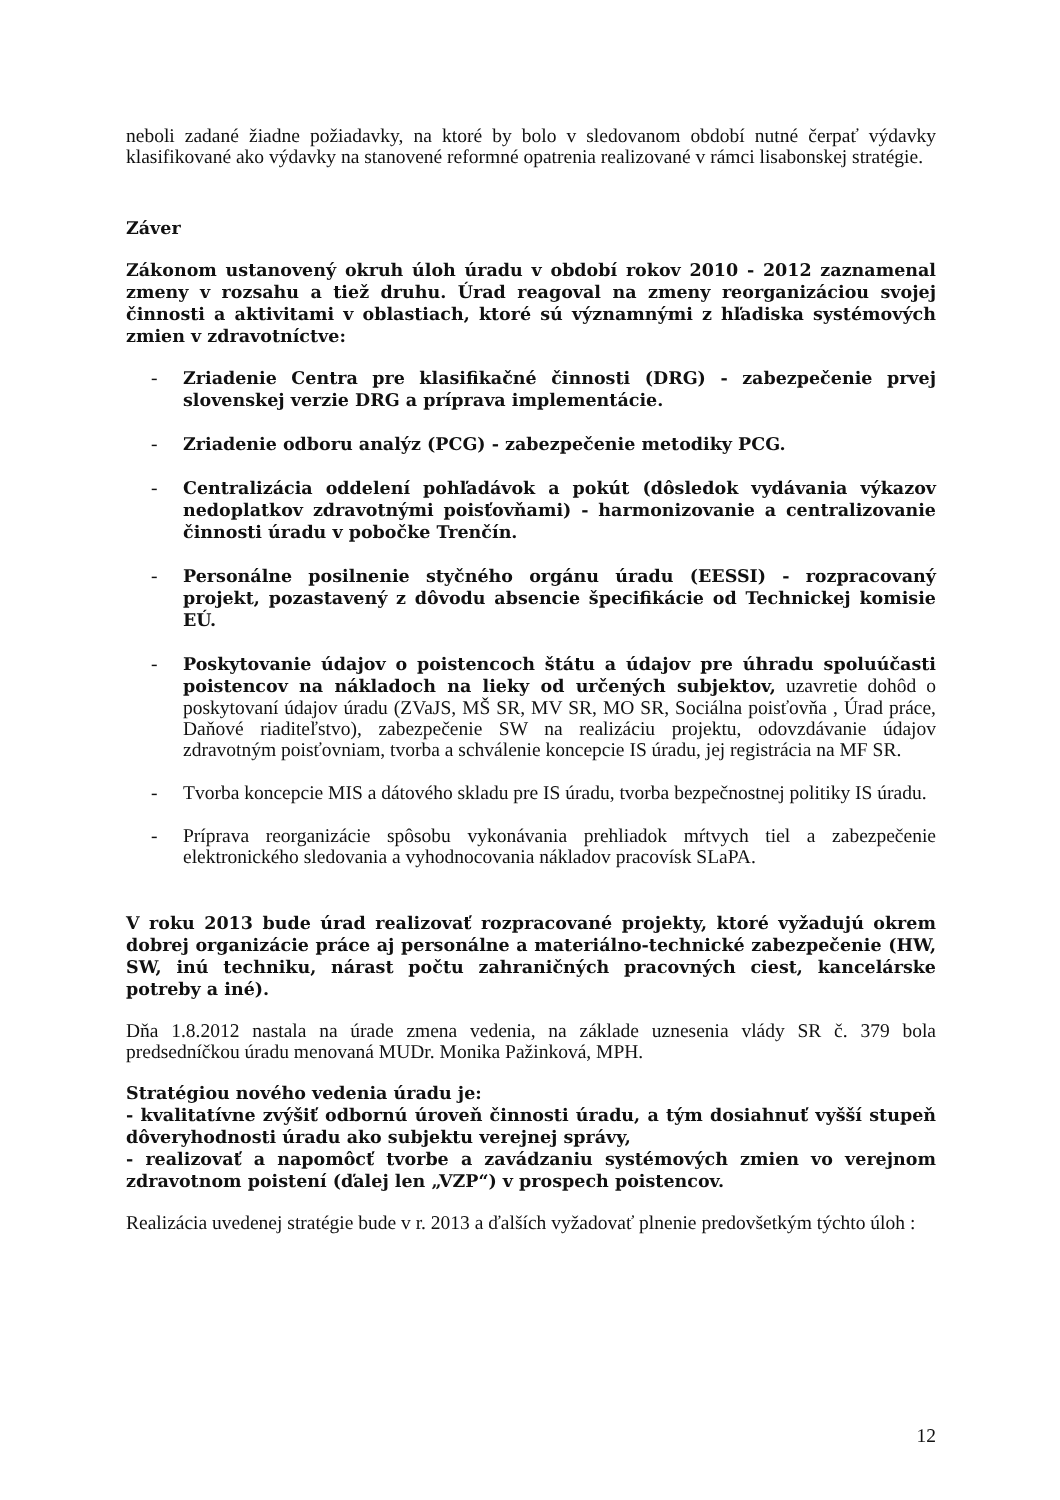neboli zadané žiadne požiadavky, na ktoré by bolo v sledovanom období nutné čerpať výdavky klasifikované ako výdavky na stanovené reformné opatrenia realizované v rámci lisabonskej stratégie.
Záver
Zákonom ustanovený okruh úloh úradu v období rokov 2010 - 2012 zaznamenal zmeny v rozsahu a tiež druhu. Úrad reagoval na zmeny reorganizáciou svojej činnosti a aktivitami v oblastiach, ktoré sú významnými z hľadiska systémových zmien v zdravotníctve:
- Zriadenie Centra pre klasifikačné činnosti (DRG) - zabezpečenie prvej slovenskej verzie DRG a príprava implementácie.
- Zriadenie odboru analýz (PCG) - zabezpečenie metodiky PCG.
- Centralizácia oddelení pohľadávok a pokút (dôsledok vydávania výkazov nedoplatkov zdravotnými poisťovňami) - harmonizovanie a centralizovanie činnosti úradu v pobočke Trenčín.
- Personálne posilnenie styčného orgánu úradu (EESSI) - rozpracovaný projekt, pozastavený z dôvodu absencie špecifikácie od Technickej komisie EÚ.
- Poskytovanie údajov o poistencoch štátu a údajov pre úhradu spoluúčasti poistencov na nákladoch na lieky od určených subjektov, uzavretie dohôd o poskytovaní údajov úradu (ZVaJS, MŠ SR, MV SR, MO SR, Sociálna poisťovňa , Úrad práce, Daňové riaditeľstvo), zabezpečenie SW na realizáciu projektu, odovzdávanie údajov zdravotným poisťovniam, tvorba a schválenie koncepcie IS úradu, jej registrácia na MF SR.
- Tvorba koncepcie MIS a dátového skladu pre IS úradu, tvorba bezpečnostnej politiky IS úradu.
- Príprava reorganizácie spôsobu vykonávania prehliadok mŕtvych tiel a zabezpečenie elektronického sledovania a vyhodnocovania nákladov pracovísk SLaPA.
V roku 2013 bude úrad realizovať rozpracované projekty, ktoré vyžadujú okrem dobrej organizácie práce aj personálne a materiálno-technické zabezpečenie (HW, SW, inú techniku, nárast počtu zahraničných pracovných ciest, kancelárske potreby a iné).
Dňa 1.8.2012 nastala na úrade zmena vedenia, na základe uznesenia vlády SR č. 379 bola predsedníčkou úradu menovaná MUDr. Monika Pažinková, MPH.
Stratégiou nového vedenia úradu je:
- kvalitatívne zvýšiť odbornú úroveň činnosti úradu, a tým dosiahnuť vyšší stupeň dôveryhodnosti úradu ako subjektu verejnej správy,
- realizovať a napomôcť tvorbe a zavádzaniu systémových zmien vo verejnom zdravotnom poistení (ďalej len „VZP“) v prospech poistencov.
Realizácia uvedenej stratégie bude v r. 2013 a ďalších vyžadovať plnenie predovšetkým týchto úloh :
12